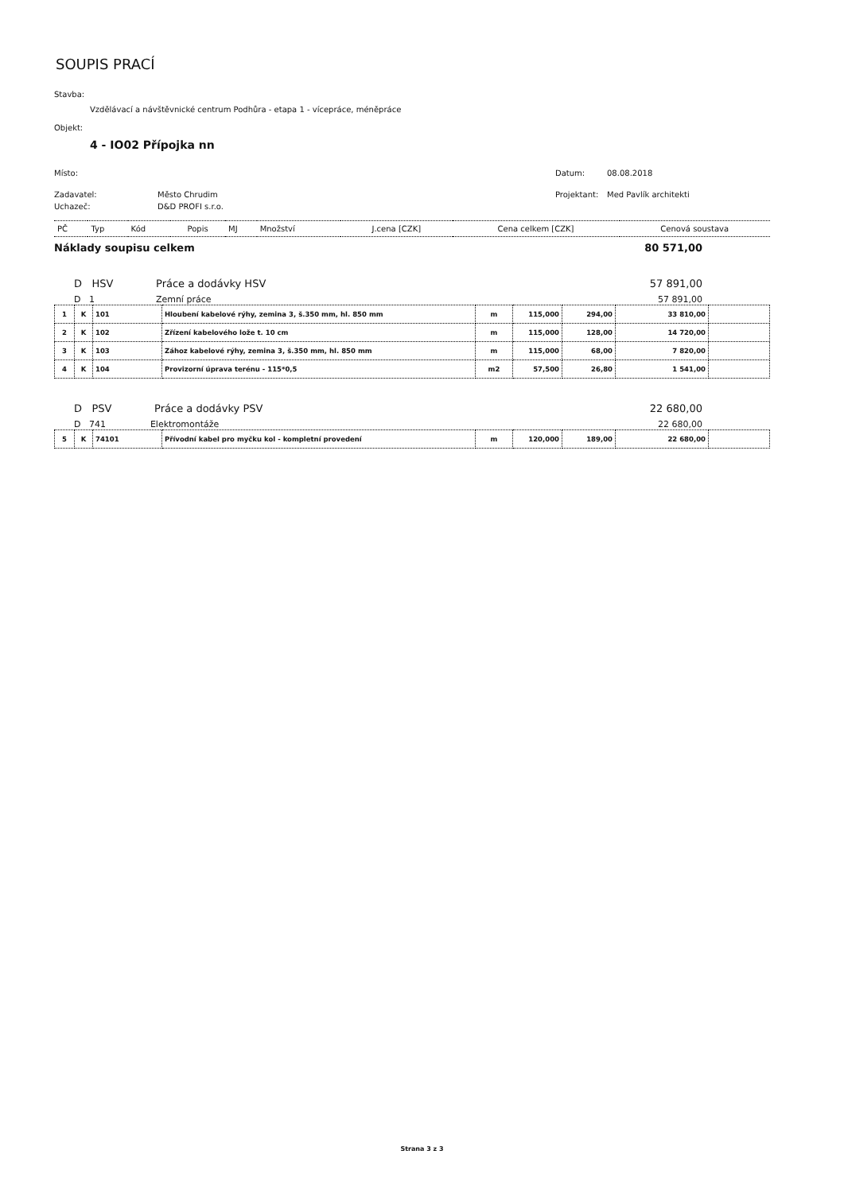SOUPIS PRACÍ
Stavba:
Vzdělávací a návštěvnické centrum Podhůra - etapa 1 - vícepráce, méněpráce
Objekt:
4 - IO02 Přípojka nn
Místo: Datum: 08.08.2018
Zadavatel: Město Chrudim Projektant: Med Pavlík architekti
Uchazeč: D&D PROFI s.r.o.
| PČ | Typ | Kód | Popis | MJ | Množství | J.cena [CZK] | Cena celkem [CZK] | Cenová soustava |
Náklady soupisu celkem 80 571,00
D HSV Práce a dodávky HSV 57 891,00
D 1 Zemní práce 57 891,00
| 1 | K | 101 | Hloubení kabelové rýhy, zemina 3, š.350 mm, hl. 850 mm | m | 115,000 | 294,00 | 33 810,00 | |
| 2 | K | 102 | Zřízení kabelového lože t. 10 cm | m | 115,000 | 128,00 | 14 720,00 | |
| 3 | K | 103 | Zához kabelové rýhy, zemina 3, š.350 mm, hl. 850 mm | m | 115,000 | 68,00 | 7 820,00 | |
| 4 | K | 104 | Provizorní úprava terénu - 115*0,5 | m2 | 57,500 | 26,80 | 1 541,00 | |
D PSV Práce a dodávky PSV 22 680,00
D 741 Elektromontáže 22 680,00
| 5 | K | 74101 | Přívodní kabel pro myčku kol - kompletní provedení | m | 120,000 | 189,00 | 22 680,00 | |
Strana 3 z 3